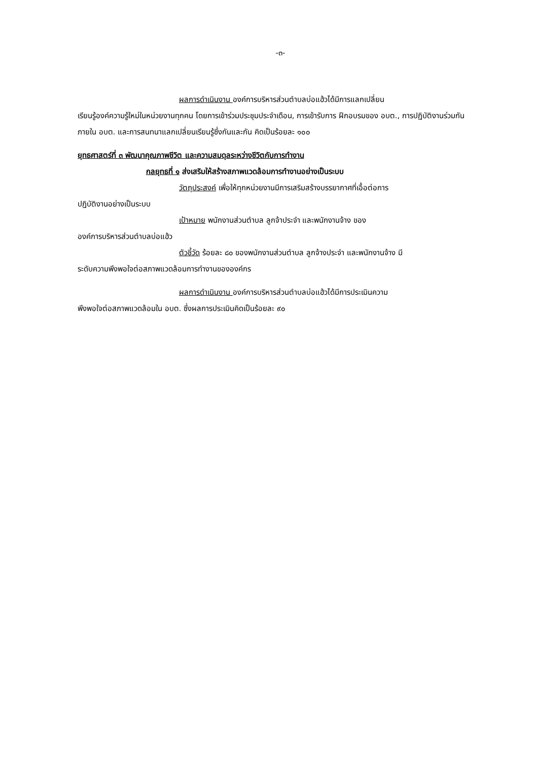-๓-
ผลการดำเนินงาน องค์การบริหารส่วนตำบลบ่อแฮ้วได้มีการแลกเปลี่ยน
เรียนรู้องค์ความรู้ใหม่ในหน่วยงานทุกคน โดยการเข้าร่วมประชุมประจำเดือน, การเข้ารับการ ฝึกอบรมของ อบต., การปฏิบัติงานร่วมกันภายใน อบต. และการสนทนาแลกเปลี่ยนเรียนรู้ซึ่งกันและกัน คิดเป็นร้อยละ ๑๐๐
ยุทธศาสตร์ที่ ๓ พัฒนาคุณภาพชีวิต และความสมดุลระหว่างชีวิตกับการทำงาน
กลยุทธที่ ๑ ส่งเสริมให้สร้างสภาพแวดล้อมการทำงานอย่างเป็นระบบ
วัตถุประสงค์ เพื่อให้ทุกหน่วยงานมีการเสริมสร้างบรรยากาศที่เอื้อต่อการ
ปฏิบัติงานอย่างเป็นระบบ
เป้าหมาย พนักงานส่วนตำบล ลูกจ้าประจำ และพนักงานจ้าง ของ
องค์การบริหารส่วนตำบลบ่อแฮ้ว
ตัวชี้วัด ร้อยละ ๘๐ ของพนักงานส่วนตำบล ลูกจ้างประจำ และพนักงานจ้าง มี
ระดับความพึงพอใจต่อสภาพแวดล้อมการทำงานขององค์กร
ผลการดำเนินงาน องค์การบริหารส่วนตำบลบ่อแฮ้วได้มีการประเมินความ
พึงพอใจต่อสภาพแวดล้อมใน อบต. ซึ่งผลการประเมินคิดเป็นร้อยละ ๙๐